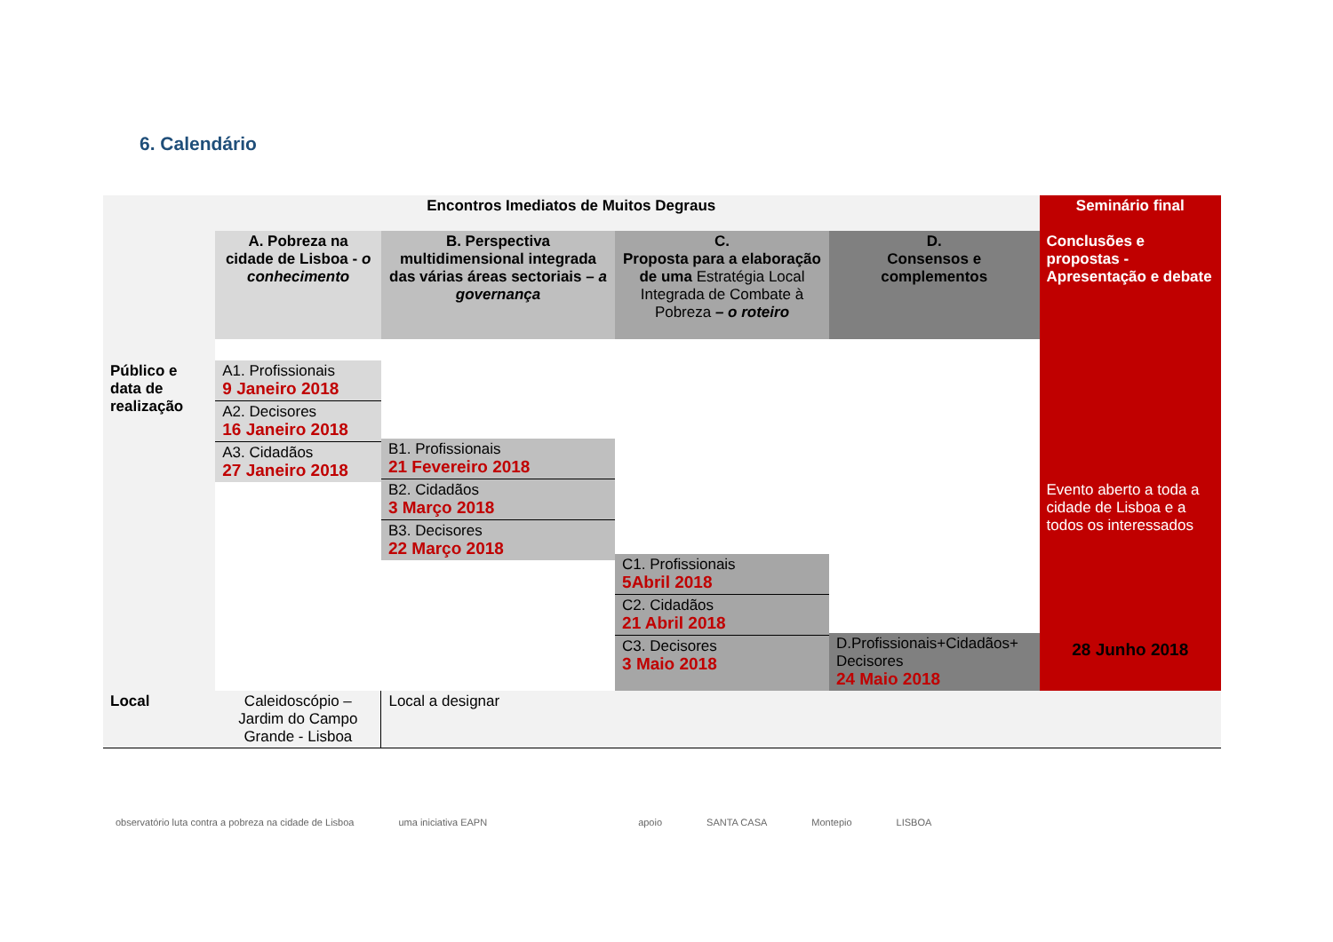6. Calendário
| Encontros Imediatos de Muitos Degraus | | | | | Seminário final |
| --- | --- | --- | --- | --- | --- |
| | A. Pobreza na cidade de Lisboa - o conhecimento | B. Perspectiva multidimensional integrada das várias áreas sectoriais – a governança | C. Proposta para a elaboração de uma Estratégia Local Integrada de Combate à Pobreza – o roteiro | D. Consensos e complementos | Conclusões e propostas - Apresentação e debate Evento aberto a toda a cidade de Lisboa e a todos os interessados 28 Junho 2018 |
| Público e data de realização | A1. Profissionais 9 Janeiro 2018 A2. Decisores 16 Janeiro 2018 A3. Cidadãos 27 Janeiro 2018 | B1. Profissionais 21 Fevereiro 2018 B2. Cidadãos 3 Março 2018 B3. Decisores 22 Março 2018 | C1. Profissionais 5Abril 2018 C2. Cidadãos 21 Abril 2018 C3. Decisores 3 Maio 2018 | D.Profissionais+Cidadãos+ Decisores 24 Maio 2018 | |
| Local | Caleidoscópio – Jardim do Campo Grande - Lisboa | Local a designar | | | |
observatório luta contra a pobreza na cidade de Lisboa uma iniciativa EAPN apoio SANTA CASA Montepio LISBOA